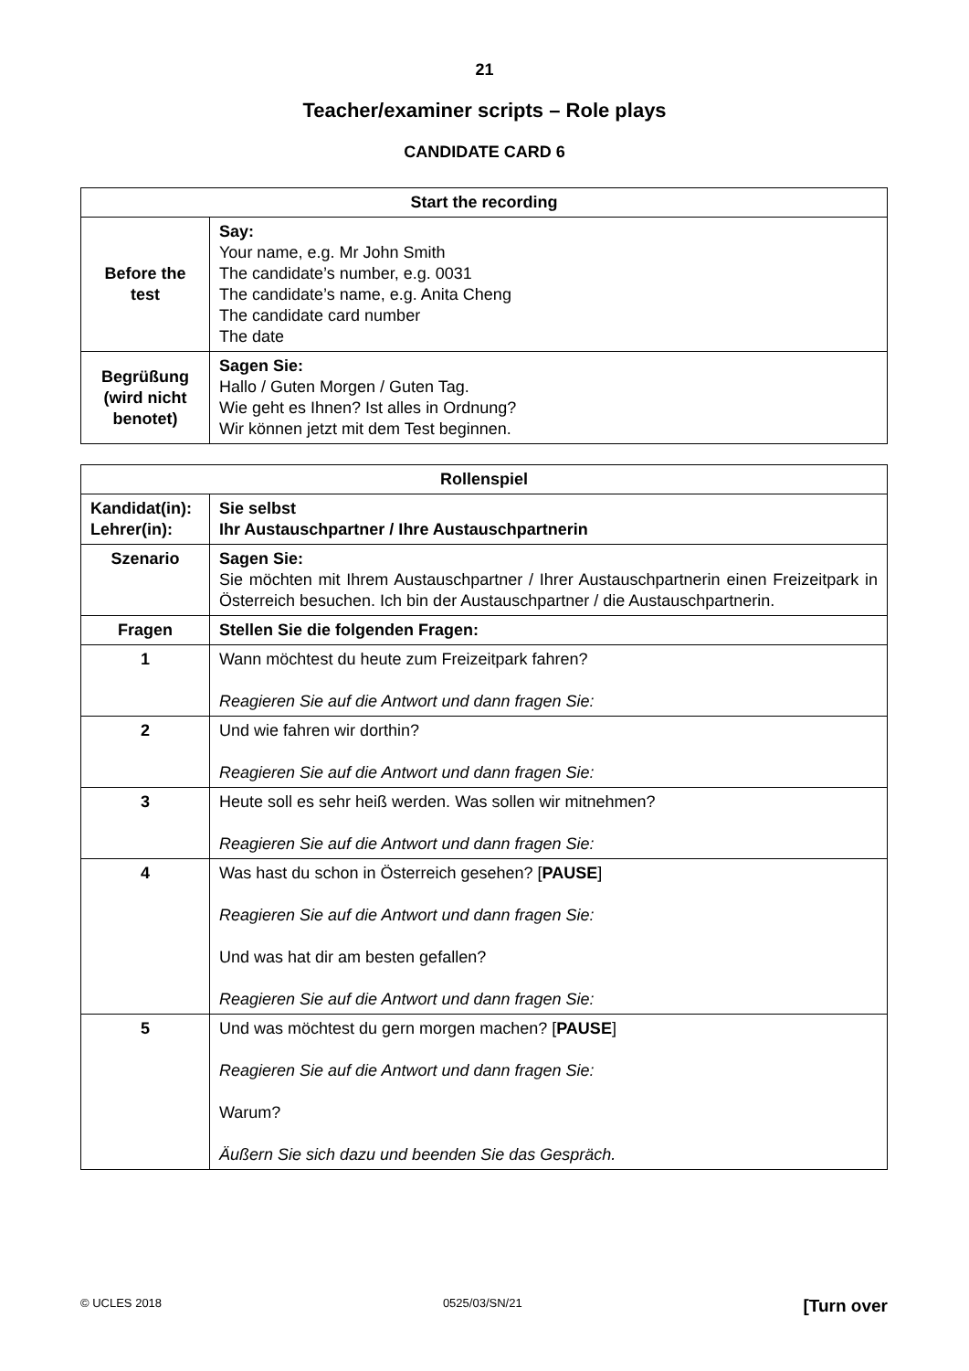21
Teacher/examiner scripts – Role plays
CANDIDATE CARD 6
| Start the recording | |
| --- | --- |
| Before the test | Say: Your name, e.g. Mr John Smith The candidate’s number, e.g. 0031 The candidate’s name, e.g. Anita Cheng The candidate card number The date |
| Begrüßung (wird nicht benotet) | Sagen Sie: Hallo / Guten Morgen / Guten Tag. Wie geht es Ihnen? Ist alles in Ordnung? Wir können jetzt mit dem Test beginnen. |
| Rollenspiel | |
| --- | --- |
| Kandidat(in): Lehrer(in): | Sie selbst Ihr Austauschpartner / Ihre Austauschpartnerin |
| Szenario | Sagen Sie: Sie möchten mit Ihrem Austauschpartner / Ihrer Austauschpartnerin einen Freizeitpark in Österreich besuchen. Ich bin der Austauschpartner / die Austauschpartnerin. |
| Fragen | Stellen Sie die folgenden Fragen: |
| 1 | Wann möchtest du heute zum Freizeitpark fahren? Reagieren Sie auf die Antwort und dann fragen Sie: |
| 2 | Und wie fahren wir dorthin? Reagieren Sie auf die Antwort und dann fragen Sie: |
| 3 | Heute soll es sehr heiß werden. Was sollen wir mitnehmen? Reagieren Sie auf die Antwort und dann fragen Sie: |
| 4 | Was hast du schon in Österreich gesehen? [ PAUSE ] Reagieren Sie auf die Antwort und dann fragen Sie: Und was hat dir am besten gefallen? Reagieren Sie auf die Antwort und dann fragen Sie: |
| 5 | Und was möchtest du gern morgen machen? [ PAUSE ] Reagieren Sie auf die Antwort und dann fragen Sie: Warum? Äußern Sie sich dazu und beenden Sie das Gespräch. |
© UCLES 2018 0525/03/SN/21 [Turn over